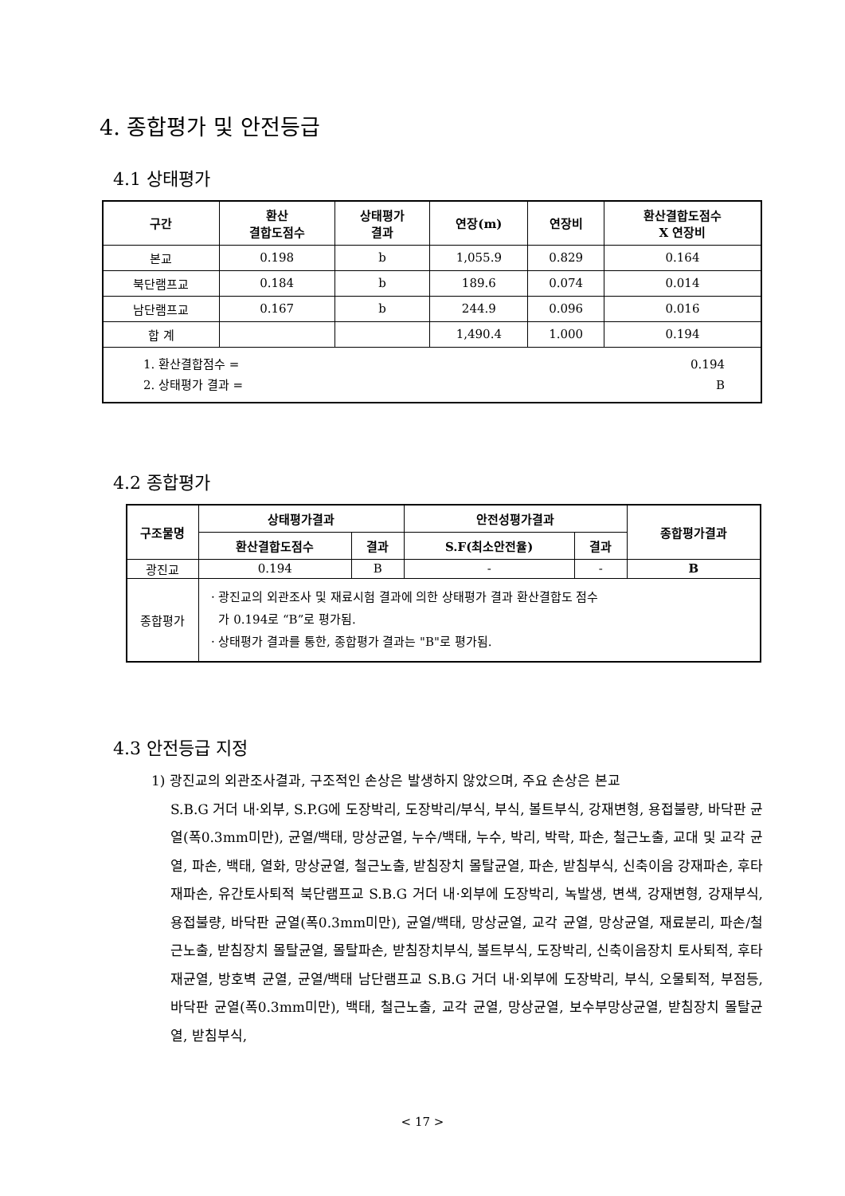4. 종합평가 및 안전등급
4.1 상태평가
| 구간 | 환산 결합도점수 | 상태평가 결과 | 연장(m) | 연장비 | 환산결합도점수 X 연장비 |
| --- | --- | --- | --- | --- | --- |
| 본교 | 0.198 | b | 1,055.9 | 0.829 | 0.164 |
| 북단램프교 | 0.184 | b | 189.6 | 0.074 | 0.014 |
| 남단램프교 | 0.167 | b | 244.9 | 0.096 | 0.016 |
| 합 계 | | | 1,490.4 | 1.000 | 0.194 |
| 1. 환산결합점수 = 0.194 2. 상태평가 결과 = B | | | | | |
4.2 종합평가
| 구조물명 | 상태평가결과 | | 안전성평가결과 | | 종합평가결과 |
| --- | --- | --- | --- | --- | --- |
| | 환산결합도점수 | 결과 | S.F(최소안전율) | 결과 | |
| 광진교 | 0.194 | B | - | - | B |
| 종합평가 | · 광진교의 외관조사 및 재료시험 결과에 의한 상태평가 결과 환산결합도 점수 가 0.194로 “B”로 평가됨. · 상태평가 결과를 통한, 종합평가 결과는 "B"로 평가됨. | | | | |
4.3 안전등급 지정
1) 광진교의 외관조사결과, 구조적인 손상은 발생하지 않았으며, 주요 손상은 본교
S.B.G 거더 내·외부, S.P.G에 도장박리, 도장박리/부식, 부식, 볼트부식, 강재변형, 용접불량, 바닥판 균열(폭0.3mm미만), 균열/백태, 망상균열, 누수/백태, 누수, 박리, 박락, 파손, 철근노출, 교대 및 교각 균열, 파손, 백태, 열화, 망상균열, 철근노출, 받침장치 몰탈균열, 파손, 받침부식, 신축이음 강재파손, 후타재파손, 유간토사퇴적 북단램프교 S.B.G 거더 내·외부에 도장박리, 녹발생, 변색, 강재변형, 강재부식, 용접불량, 바닥판 균열(폭0.3mm미만), 균열/백태, 망상균열, 교각 균열, 망상균열, 재료분리, 파손/철근노출, 받침장치 몰탈균열, 몰탈파손, 받침장치부식, 볼트부식, 도장박리, 신축이음장치 토사퇴적, 후타재균열, 방호벽 균열, 균열/백태 남단램프교 S.B.G 거더 내·외부에 도장박리, 부식, 오물퇴적, 부점등, 바닥판 균열(폭0.3mm미만), 백태, 철근노출, 교각 균열, 망상균열, 보수부망상균열, 받침장치 몰탈균열, 받침부식,
< 17 >